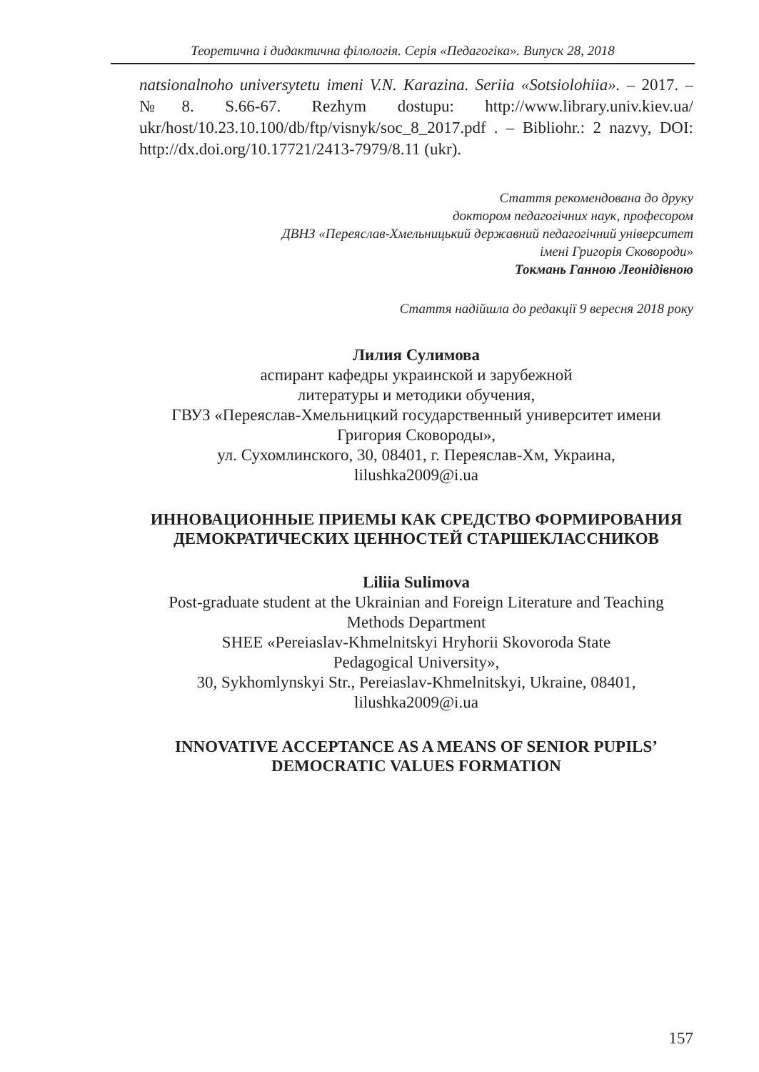Теоретична і дидактична філологія. Серія «Педагогіка». Випуск 28, 2018
natsionalnoho universytetu imeni V.N. Karazina. Seriia «Sotsiolohiia». – 2017. – №8. S.66-67. Rezhym dostupu: http://www.library.univ.kiev.ua/ ukr/host/10.23.10.100/db/ftp/visnyk/soc_8_2017.pdf . – Bibliohr.: 2 nazvy, DOI: http://dx.doi.org/10.17721/2413-7979/8.11 (ukr).
Стаття рекомендована до друку
доктором педагогічних наук, професором
ДВНЗ «Переяслав-Хмельницький державний педагогічний університет
імені Григорія Сковороди»
Токмань Ганною Леонідівною
Стаття надійшла до редакції 9 вересня 2018 року
Лилия Сулимова
аспирант кафедры украинской и зарубежной
литературы и методики обучения,
ГВУЗ «Переяслав-Хмельницкий государственный университет имени Григория Сковороды»,
ул. Сухомлинского, 30, 08401, г. Переяслав-Хм, Украина,
lilushka2009@i.ua
ИННОВАЦИОННЫЕ ПРИЕМЫ КАК СРЕДСТВО ФОРМИРОВАНИЯ ДЕМОКРАТИЧЕСКИХ ЦЕННОСТЕЙ СТАРШЕКЛАССНИКОВ
Liliia Sulimova
Post-graduate student at the Ukrainian and Foreign Literature and Teaching Methods Department
SHEE «Pereiaslav-Khmelnitskyi Hryhorii Skovoroda State
Pedagogical University»,
30, Sykhomlynskyi Str., Pereiaslav-Khmelnitskyi, Ukraine, 08401,
lilushka2009@i.ua
INNOVATIVE ACCEPTANCE AS A MEANS OF SENIOR PUPILS’ DEMOCRATIC VALUES FORMATION
157